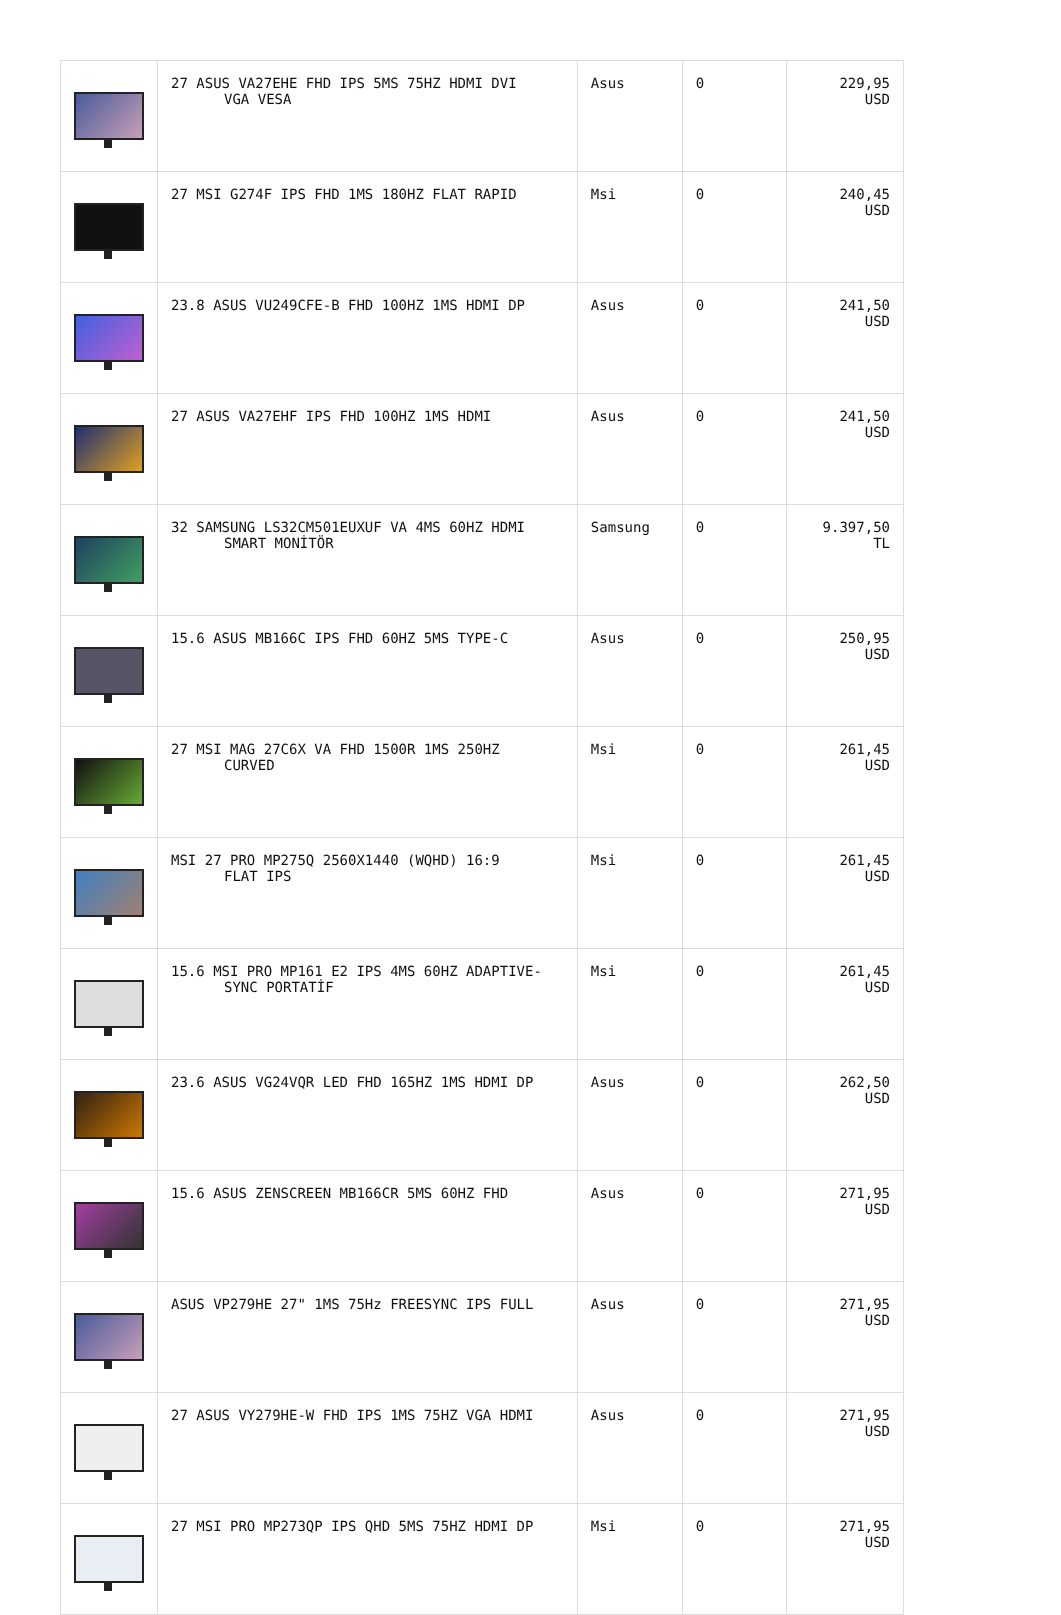| | 27 ASUS VA27EHE FHD IPS 5MS 75HZ HDMI DVI VGA VESA | Asus | 0 | 229,95 USD |
| | 27 MSI G274F IPS FHD 1MS 180HZ FLAT RAPID | Msi | 0 | 240,45 USD |
| | 23.8 ASUS VU249CFE-B FHD 100HZ 1MS HDMI DP | Asus | 0 | 241,50 USD |
| | 27 ASUS VA27EHF IPS FHD 100HZ 1MS HDMI | Asus | 0 | 241,50 USD |
| | 32 SAMSUNG LS32CM501EUXUF VA 4MS 60HZ HDMI SMART MONİTÖR | Samsung | 0 | 9.397,50 TL |
| | 15.6 ASUS MB166C IPS FHD 60HZ 5MS TYPE-C | Asus | 0 | 250,95 USD |
| | 27 MSI MAG 27C6X VA FHD 1500R 1MS 250HZ CURVED | Msi | 0 | 261,45 USD |
| | MSI 27 PRO MP275Q 2560X1440 (WQHD) 16:9 FLAT IPS | Msi | 0 | 261,45 USD |
| | 15.6 MSI PRO MP161 E2 IPS 4MS 60HZ ADAPTIVE- SYNC PORTATİF | Msi | 0 | 261,45 USD |
| | 23.6 ASUS VG24VQR LED FHD 165HZ 1MS HDMI DP | Asus | 0 | 262,50 USD |
| | 15.6 ASUS ZENSCREEN MB166CR 5MS 60HZ FHD | Asus | 0 | 271,95 USD |
| | ASUS VP279HE 27" 1MS 75Hz FREESYNC IPS FULL | Asus | 0 | 271,95 USD |
| | 27 ASUS VY279HE-W FHD IPS 1MS 75HZ VGA HDMI | Asus | 0 | 271,95 USD |
| | 27 MSI PRO MP273QP IPS QHD 5MS 75HZ HDMI DP | Msi | 0 | 271,95 USD |